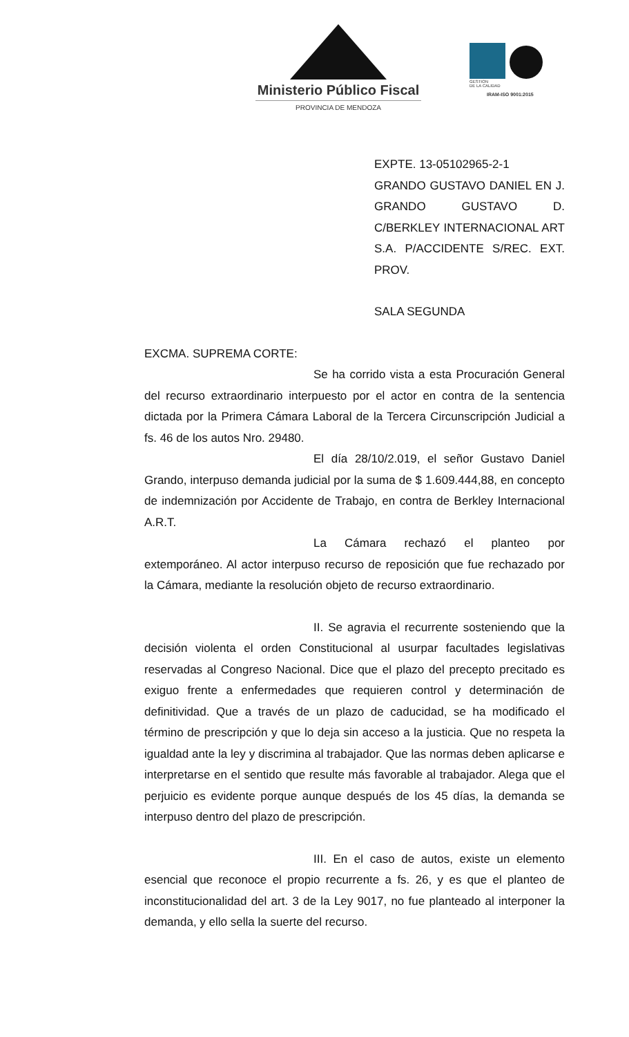Ministerio Público Fiscal
PROVINCIA DE MENDOZA
GESTION
DE LA CALIDAD
IRAM-ISO 9001:2015
EXPTE. 13-05102965-2-1
GRANDO GUSTAVO DANIEL EN J. GRANDO GUSTAVO D. C/BERKLEY INTERNACIONAL ART S.A. P/ACCIDENTE S/REC. EXT. PROV.
SALA SEGUNDA
EXCMA. SUPREMA CORTE:
Se ha corrido vista a esta Procuración General del recurso extraordinario interpuesto por el actor en contra de la sentencia dictada por la Primera Cámara Laboral de la Tercera Circunscripción Judicial a fs. 46 de los autos Nro. 29480.
El día 28/10/2.019, el señor Gustavo Daniel Grando, interpuso demanda judicial por la suma de $ 1.609.444,88, en concepto de indemnización por Accidente de Trabajo, en contra de Berkley Internacional A.R.T.
La Cámara rechazó el planteo por extemporáneo. Al actor interpuso recurso de reposición que fue rechazado por la Cámara, mediante la resolución objeto de recurso extraordinario.
II. Se agravia el recurrente sosteniendo que la decisión violenta el orden Constitucional al usurpar facultades legislativas reservadas al Congreso Nacional. Dice que el plazo del precepto precitado es exiguo frente a enfermedades que requieren control y determinación de definitividad. Que a través de un plazo de caducidad, se ha modificado el término de prescripción y que lo deja sin acceso a la justicia. Que no respeta la igualdad ante la ley y discrimina al trabajador. Que las normas deben aplicarse e interpretarse en el sentido que resulte más favorable al trabajador. Alega que el perjuicio es evidente porque aunque después de los 45 días, la demanda se interpuso dentro del plazo de prescripción.
III. En el caso de autos, existe un elemento esencial que reconoce el propio recurrente a fs. 26, y es que el planteo de inconstitucionalidad del art. 3 de la Ley 9017, no fue planteado al interponer la demanda, y ello sella la suerte del recurso.